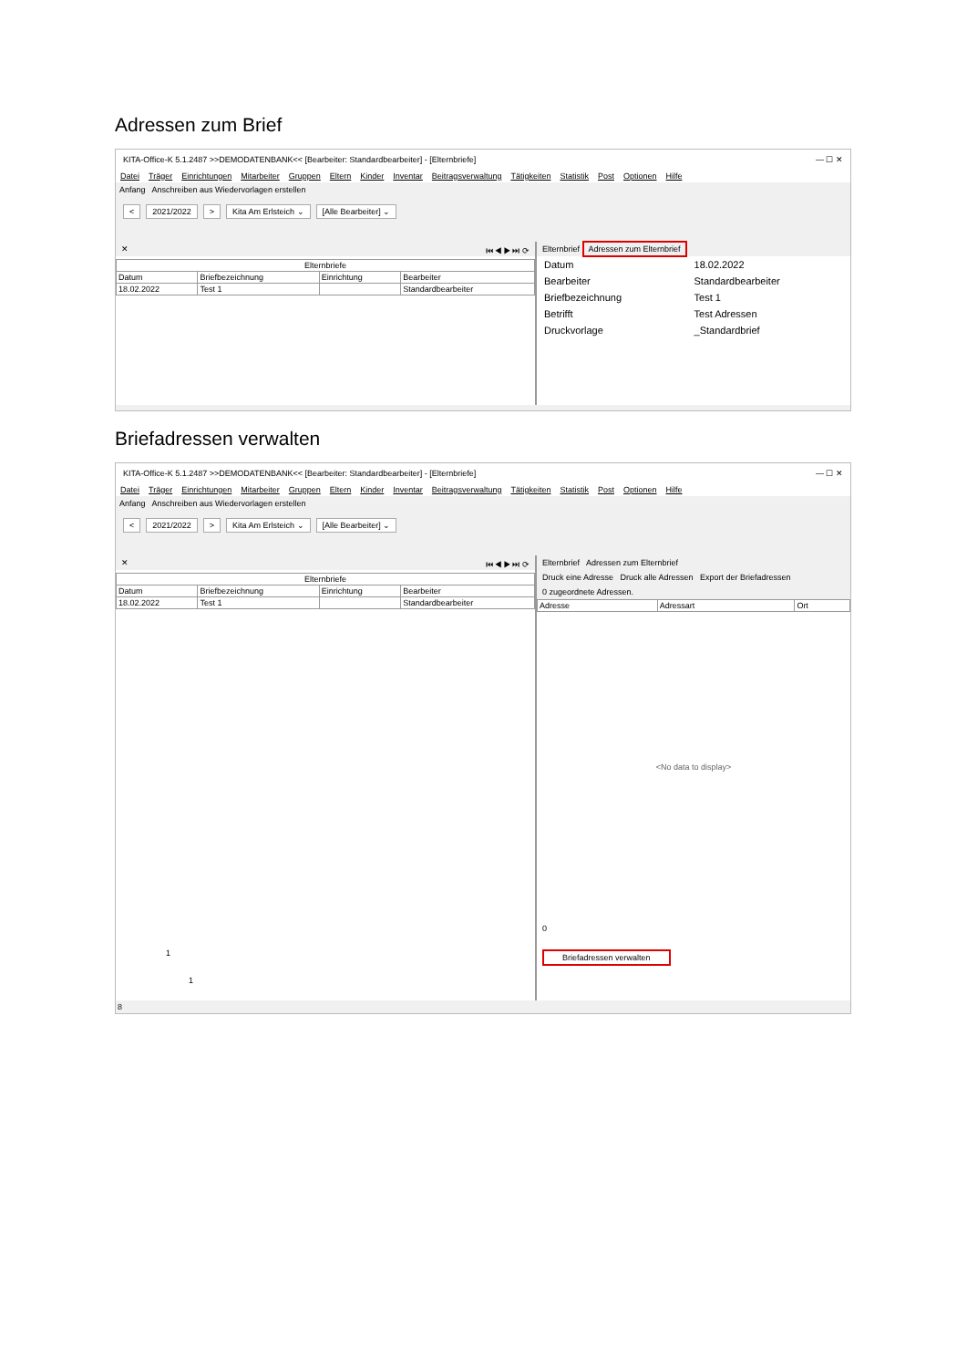Adressen zum Brief
KITA-Office-K 5.1.2487 >>DEMODATENBANK<< [Bearbeiter: Standardbearbeiter] - [Elternbriefe] — ☐ ✕
Datei Träger Einrichtungen Mitarbeiter Gruppen Eltern Kinder Inventar Beitragsverwaltung Tätigkeiten Statistik Post Optionen Hilfe
Anfang Anschreiben aus Wiedervorlagen erstellen
< 2021/2022 > Kita Am Erlsteich ⌄ [Alle Bearbeiter] ⌄
✕ ⏮ ◀ ▶ ⏭ ⟳
| Elternbriefe | | | |
| --- | --- | --- | --- |
| Datum | Briefbezeichnung | Einrichtung | Bearbeiter |
| 18.02.2022 | Test 1 | | Standardbearbeiter |
Elternbrief Adressen zum Elternbrief
| Datum | 18.02.2022 |
| Bearbeiter | Standardbearbeiter |
| Briefbezeichnung | Test 1 |
| Betrifft | Test Adressen |
| Druckvorlage | _Standardbrief |
Briefadressen verwalten
KITA-Office-K 5.1.2487 >>DEMODATENBANK<< [Bearbeiter: Standardbearbeiter] - [Elternbriefe] — ☐ ✕
Datei Träger Einrichtungen Mitarbeiter Gruppen Eltern Kinder Inventar Beitragsverwaltung Tätigkeiten Statistik Post Optionen Hilfe
Anfang Anschreiben aus Wiedervorlagen erstellen
< 2021/2022 > Kita Am Erlsteich ⌄ [Alle Bearbeiter] ⌄
✕ ⏮ ◀ ▶ ⏭ ⟳
| Elternbriefe | | | |
| --- | --- | --- | --- |
| Datum | Briefbezeichnung | Einrichtung | Bearbeiter |
| 18.02.2022 | Test 1 | | Standardbearbeiter |
1
1
Elternbrief Adressen zum Elternbrief
Druck eine Adresse Druck alle Adressen Export der Briefadressen
0 zugeordnete Adressen.
| Adresse | Adressart | Ort |
| --- | --- | --- |
<No data to display>
0
Briefadressen verwalten
8